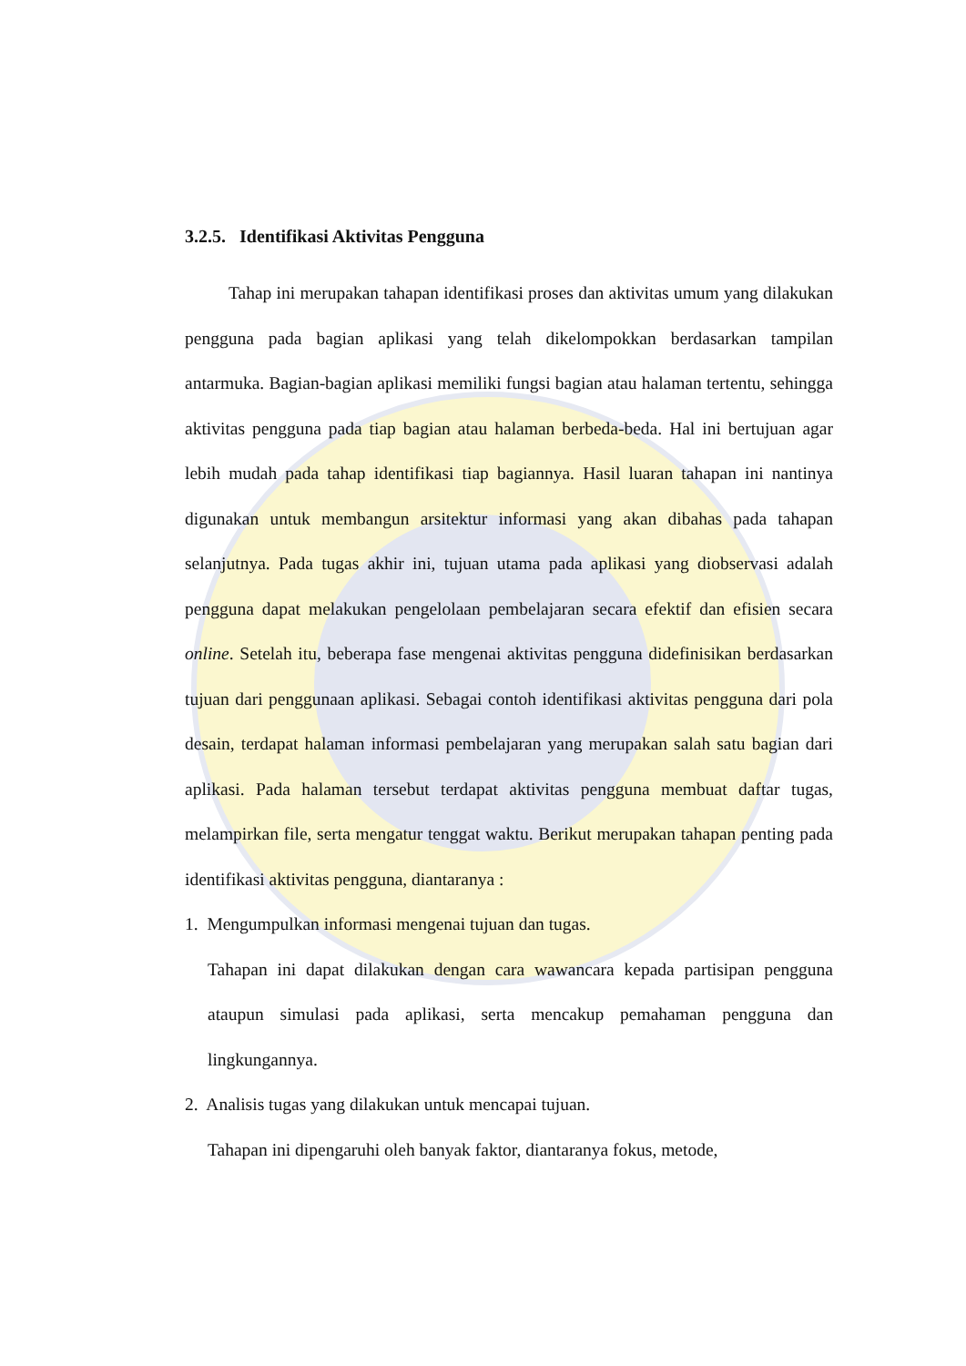3.2.5. Identifikasi Aktivitas Pengguna
Tahap ini merupakan tahapan identifikasi proses dan aktivitas umum yang dilakukan pengguna pada bagian aplikasi yang telah dikelompokkan berdasarkan tampilan antarmuka. Bagian-bagian aplikasi memiliki fungsi bagian atau halaman tertentu, sehingga aktivitas pengguna pada tiap bagian atau halaman berbeda-beda. Hal ini bertujuan agar lebih mudah pada tahap identifikasi tiap bagiannya. Hasil luaran tahapan ini nantinya digunakan untuk membangun arsitektur informasi yang akan dibahas pada tahapan selanjutnya. Pada tugas akhir ini, tujuan utama pada aplikasi yang diobservasi adalah pengguna dapat melakukan pengelolaan pembelajaran secara efektif dan efisien secara online. Setelah itu, beberapa fase mengenai aktivitas pengguna didefinisikan berdasarkan tujuan dari penggunaan aplikasi. Sebagai contoh identifikasi aktivitas pengguna dari pola desain, terdapat halaman informasi pembelajaran yang merupakan salah satu bagian dari aplikasi. Pada halaman tersebut terdapat aktivitas pengguna membuat daftar tugas, melampirkan file, serta mengatur tenggat waktu. Berikut merupakan tahapan penting pada identifikasi aktivitas pengguna, diantaranya :
1. Mengumpulkan informasi mengenai tujuan dan tugas.
Tahapan ini dapat dilakukan dengan cara wawancara kepada partisipan pengguna ataupun simulasi pada aplikasi, serta mencakup pemahaman pengguna dan lingkungannya.
2. Analisis tugas yang dilakukan untuk mencapai tujuan.
Tahapan ini dipengaruhi oleh banyak faktor, diantaranya fokus, metode,